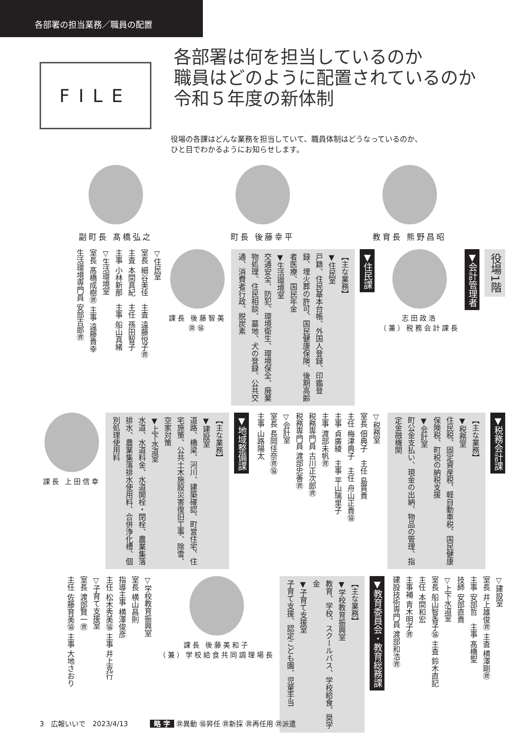各部署の担当業務／職員の配置
FILE
各部署は何を担当しているのか
職員はどのように配置されているのか
令和５年度の新体制
役場の各課はどんな業務を担当していて、職員体制はどうなっているのか、
ひと目でわかるようにお知らせします。
副町長 髙橋弘之 町長 後藤幸平 教育長 熊野昌昭
役場1階
▼会計管理者
志田政浩
（兼）税務会計課長
▼住民課
【主な業務】
▼住民室
戸籍、住民基本台帳、外国人登録、印鑑登録、埋火葬の許可、国民健康保険、後期高齢者医療、国民年金
▼生活環境室
交通安全、防犯、環境衛生、環境保全、廃棄物処理、住民相談、墓地、犬の登録、公共交通、消費者行政、脱炭素
課長 後藤智美
㊮㊯
▽住民室
室長 細谷美佳　主査 遠藤悦子㊮
主査 本間真紀　主任 孫田智子
主事 小林新那　主事 船山真緒
▽生活環境室
室長 髙橋成樹㊮ 主事 遠藤貴幸
生活環境専門員 安部吉郎㊮
▼税務会計課
【主な業務】
▼税務室
住民税、固定資産税、軽自動車税、国民健康保険税、町税の納税支援
▼会計室
町公金支払い、現金の出納、物品の管理、指定金融機関
▽税務室
室長 佃典子　主任 島貫貴
主任 梅津典子　主任 舟山正貴㊯
主事 貞廣綾　主事 平山璃里子
主事 渡部未帆㊮
税務専門員 古川正次郎㊮
税務専門員 渡部忠善㊮
▽会計室
室長 長岡佳奈㊮㊯
主事 山路陽太
▼地域整備課
【主な業務】
▼建設室
道路、橋梁、河川、建築確認、町営住宅、住宅施策、公共土木施設災害復旧工事、除雪、空家対策
▼上下水道室
水道、水道料金、水道開栓・閉栓、農業集落排水、農業集落排水使用料、合併浄化槽、個別処理使用料
課長 上田信幸
▽建設室
室長 井上雄俊㊮ 主査 横澤剛㊮
主事 安部哲　主事 髙橋聖
技師 安部直貴
▽上下水道室
室長 船山智香子㊯ 主査 鈴木直記
主任 本間和宏
主事補 青木明子㊮
建設技術専門員 渡部和浩㊮
▼教育委員会・教育総務課
【主な業務】
▼学校教育振興室
教育、学校、スクールバス、学校給食、奨学金
▼子育て支援室
子育て支援、認定こども園、児童手当
課長 後藤美和子
（兼）学校給食共同調理場長
▽学校教育振興室
室長 横山昌則
指導主事 横澤俊彦
主任 松木秀美㊯ 主事 井上克行
▽子育て支援室
室長 渡部賢一㊮
主任 佐藤育美㊯ 主事 大地さおり
3　広報いいで　2023/4/13 略 字 ㊮異動 ㊯昇任 ㊮新採 ㊮再任用 ㊮派遣